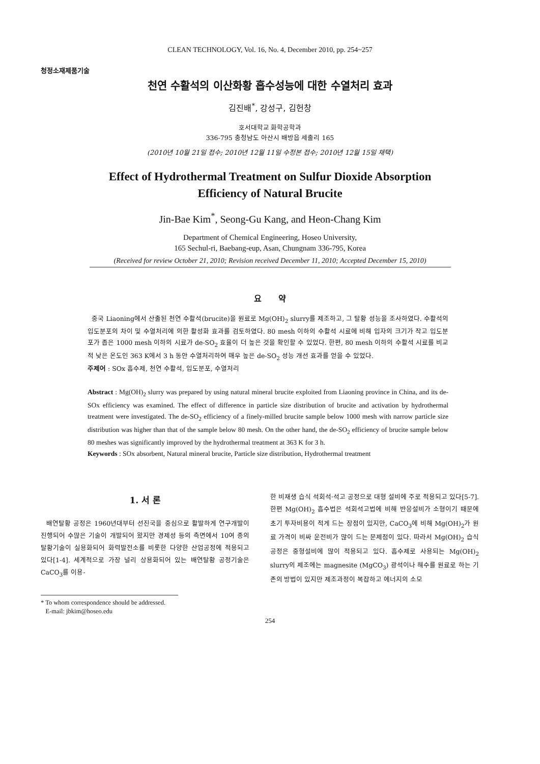CLEAN TECHNOLOGY, Vol. 16, No. 4, December 2010, pp. 254~257
청정소재제품기술
천연 수활석의 이산화황 흡수성능에 대한 수열처리 효과
김진배<sup>*</sup>, 강성구, 김헌창
호서대학교 화학공학과
336-795 충청남도 아산시 배방읍 세출리 165
(2010년 10월 21일 접수; 2010년 12월 11일 수정본 접수; 2010년 12월 15일 채택)
Effect of Hydrothermal Treatment on Sulfur Dioxide Absorption
Efficiency of Natural Brucite
Jin-Bae Kim<sup>*</sup>, Seong-Gu Kang, and Heon-Chang Kim
Department of Chemical Engineering, Hoseo University,
165 Sechul-ri, Baebang-eup, Asan, Chungnam 336-795, Korea
(Received for review October 21, 2010; Revision received December 11, 2010; Accepted December 15, 2010)
요 약
중국 Liaoning에서 산출된 천연 수활석(brucite)을 원료로 Mg(OH)<sub>2</sub> slurry를 제조하고, 그 탈황 성능을 조사하였다. 수활석의 입도분포의 차이 및 수열처리에 의한 활성화 효과를 검토하였다. 80 mesh 이하의 수활석 시료에 비해 입자의 크기가 작고 입도분포가 좁은 1000 mesh 이하의 시료가 de-SO<sub>2</sub> 효율이 더 높은 것을 확인할 수 있었다. 한편, 80 mesh 이하의 수활석 시료를 비교적 낮은 온도인 363 K에서 3 h 동안 수열처리하여 매우 높은 de-SO<sub>2</sub> 성능 개선 효과를 얻을 수 있었다.
주제어 : SOx 흡수제, 천연 수활석, 입도분포, 수열처리
Abstract : Mg(OH)<sub>2</sub> slurry was prepared by using natural mineral brucite exploited from Liaoning province in China, and its de-SOx efficiency was examined. The effect of difference in particle size distribution of brucite and activation by hydrothermal treatment were investigated. The de-SO<sub>2</sub> efficiency of a finely-milled brucite sample below 1000 mesh with narrow particle size distribution was higher than that of the sample below 80 mesh. On the other hand, the de-SO<sub>2</sub> efficiency of brucite sample below 80 meshes was significantly improved by the hydrothermal treatment at 363 K for 3 h.
Keywords : SOx absorbent, Natural mineral brucite, Particle size distribution, Hydrothermal treatment
1. 서 론
배연탈황 공정은 1960년대부터 선진국을 중심으로 활발하게 연구개발이 진행되어 수많은 기술이 개발되어 왔지만 경제성 등의 측면에서 10여 종의 탈황기술이 실용화되어 화력발전소를 비롯한 다양한 산업공정에 적용되고 있다[1-4]. 세계적으로 가장 널리 상용화되어 있는 배연탈황 공정기술은 CaCO<sub>3</sub>를 이용-
한 비재생 습식 석회석·석고 공정으로 대형 설비에 주로 적용되고 있다[5-7]. 한편 Mg(OH)<sub>2</sub> 흡수법은 석회석고법에 비해 반응설비가 소형이기 때문에 초기 투자비용이 적게 드는 장점이 있지만, CaCO<sub>3</sub>에 비해 Mg(OH)<sub>2</sub>가 원료 가격이 비싸 운전비가 많이 드는 문제점이 있다. 따라서 Mg(OH)<sub>2</sub> 습식공정은 중형설비에 많이 적용되고 있다. 흡수제로 사용되는 Mg(OH)<sub>2</sub> slurry의 제조에는 magnesite (MgCO<sub>3</sub>) 광석이나 해수를 원료로 하는 기존의 방법이 있지만 제조과정이 복잡하고 에너지의 소모
* To whom correspondence should be addressed.
E-mail: jbkim@hoseo.edu
254